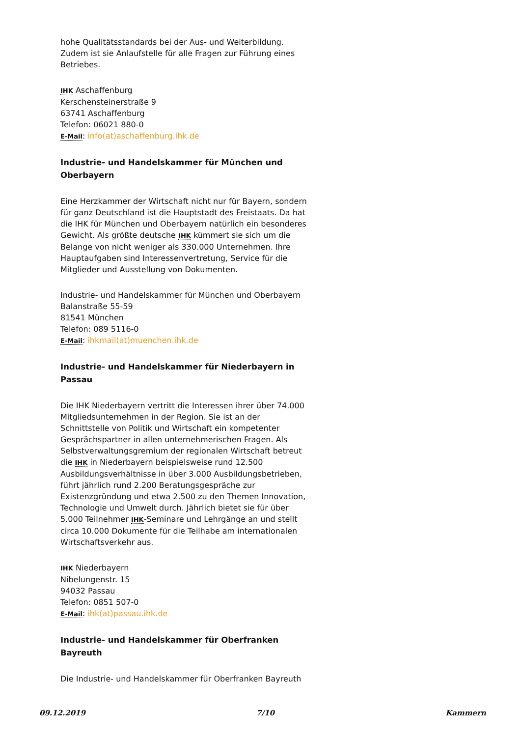hohe Qualitätsstandards bei der Aus- und Weiterbildung. Zudem ist sie Anlaufstelle für alle Fragen zur Führung eines Betriebes.
IHK Aschaffenburg
Kerschensteinerstraße 9
63741 Aschaffenburg
Telefon: 06021 880-0
E-Mail: info(at)aschaffenburg.ihk.de
Industrie- und Handelskammer für München und Oberbayern
Eine Herzkammer der Wirtschaft nicht nur für Bayern, sondern für ganz Deutschland ist die Hauptstadt des Freistaats. Da hat die IHK für München und Oberbayern natürlich ein besonderes Gewicht. Als größte deutsche IHK kümmert sie sich um die Belange von nicht weniger als 330.000 Unternehmen. Ihre Hauptaufgaben sind Interessenvertretung, Service für die Mitglieder und Ausstellung von Dokumenten.
Industrie- und Handelskammer für München und Oberbayern
Balanstraße 55-59
81541 München
Telefon: 089 5116-0
E-Mail: ihkmail(at)muenchen.ihk.de
Industrie- und Handelskammer für Niederbayern in Passau
Die IHK Niederbayern vertritt die Interessen ihrer über 74.000 Mitgliedsunternehmen in der Region. Sie ist an der Schnittstelle von Politik und Wirtschaft ein kompetenter Gesprächspartner in allen unternehmerischen Fragen. Als Selbstverwaltungsgremium der regionalen Wirtschaft betreut die IHK in Niederbayern beispielsweise rund 12.500 Ausbildungsverhältnisse in über 3.000 Ausbildungsbetrieben, führt jährlich rund 2.200 Beratungsgespräche zur Existenzgründung und etwa 2.500 zu den Themen Innovation, Technologie und Umwelt durch. Jährlich bietet sie für über 5.000 Teilnehmer IHK-Seminare und Lehrgänge an und stellt circa 10.000 Dokumente für die Teilhabe am internationalen Wirtschaftsverkehr aus.
IHK Niederbayern
Nibelungenstr. 15
94032 Passau
Telefon: 0851 507-0
E-Mail: ihk(at)passau.ihk.de
Industrie- und Handelskammer für Oberfranken Bayreuth
Die Industrie- und Handelskammer für Oberfranken Bayreuth
09.12.2019 7/10 Kammern